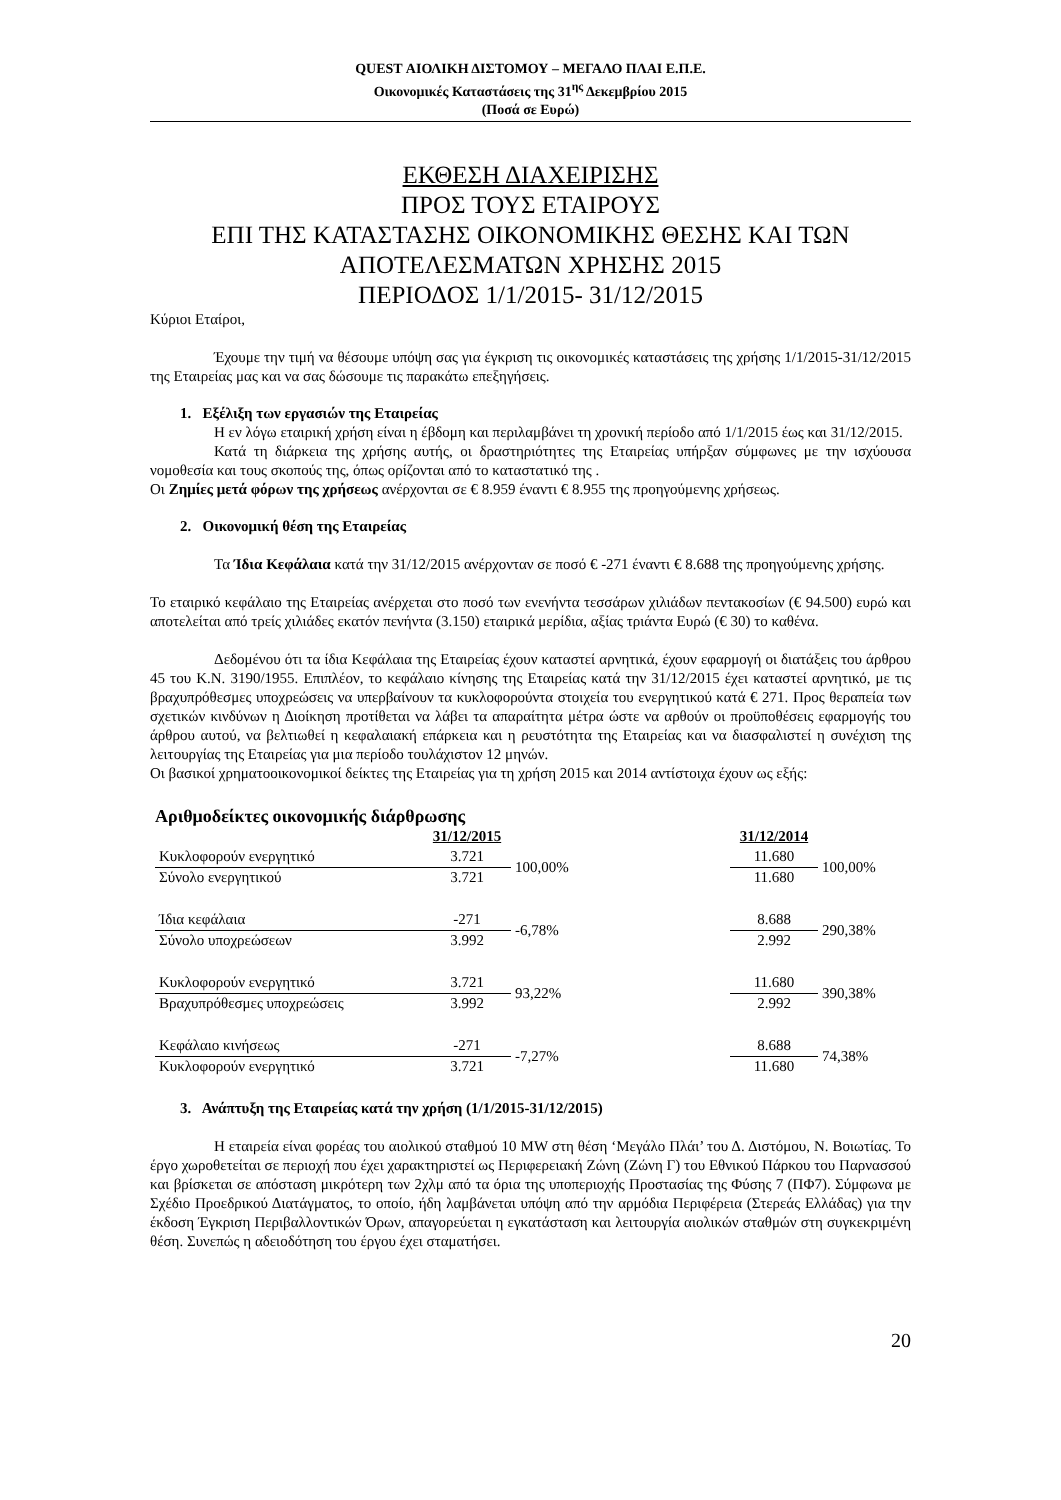QUEST ΑΙΟΛΙΚΗ ΔΙΣΤΟΜΟΥ – ΜΕΓΑΛΟ ΠΛΑΙ Ε.Π.Ε.
Οικονομικές Καταστάσεις της 31<sup>ης</sup> Δεκεμβρίου 2015
(Ποσά σε Ευρώ)
ΕΚΘΕΣΗ ΔΙΑΧΕΙΡΙΣΗΣ
ΠΡΟΣ ΤΟΥΣ ΕΤΑΙΡΟΥΣ
ΕΠΙ ΤΗΣ ΚΑΤΑΣΤΑΣΗΣ ΟΙΚΟΝΟΜΙΚΗΣ ΘΕΣΗΣ ΚΑΙ ΤΩΝ
ΑΠΟΤΕΛΕΣΜΑΤΩΝ ΧΡΗΣΗΣ 2015
ΠΕΡΙΟΔΟΣ 1/1/2015- 31/12/2015
Κύριοι Εταίροι,
Έχουμε την τιμή να θέσουμε υπόψη σας για έγκριση τις οικονομικές καταστάσεις της χρήσης 1/1/2015-31/12/2015 της Εταιρείας μας και να σας δώσουμε τις παρακάτω επεξηγήσεις.
1. Εξέλιξη των εργασιών της Εταιρείας
Η εν λόγω εταιρική χρήση είναι η έβδομη και περιλαμβάνει τη χρονική περίοδο από 1/1/2015 έως και 31/12/2015.
Κατά τη διάρκεια της χρήσης αυτής, οι δραστηριότητες της Εταιρείας υπήρξαν σύμφωνες με την ισχύουσα νομοθεσία και τους σκοπούς της, όπως ορίζονται από το καταστατικό της .
Οι Ζημίες μετά φόρων της χρήσεως ανέρχονται σε € 8.959 έναντι € 8.955 της προηγούμενης χρήσεως.
2. Οικονομική θέση της Εταιρείας
Τα Ίδια Κεφάλαια κατά την 31/12/2015 ανέρχονταν σε ποσό € -271 έναντι € 8.688 της προηγούμενης χρήσης.
Το εταιρικό κεφάλαιο της Εταιρείας ανέρχεται στο ποσό των ενενήντα τεσσάρων χιλιάδων πεντακοσίων (€ 94.500) ευρώ και αποτελείται από τρείς χιλιάδες εκατόν πενήντα (3.150) εταιρικά μερίδια, αξίας τριάντα Ευρώ (€ 30) το καθένα.
Δεδομένου ότι τα ίδια Κεφάλαια της Εταιρείας έχουν καταστεί αρνητικά, έχουν εφαρμογή οι διατάξεις του άρθρου 45 του Κ.Ν. 3190/1955. Επιπλέον, το κεφάλαιο κίνησης της Εταιρείας κατά την 31/12/2015 έχει καταστεί αρνητικό, με τις βραχυπρόθεσμες υποχρεώσεις να υπερβαίνουν τα κυκλοφορούντα στοιχεία του ενεργητικού κατά € 271. Προς θεραπεία των σχετικών κινδύνων η Διοίκηση προτίθεται να λάβει τα απαραίτητα μέτρα ώστε να αρθούν οι προϋποθέσεις εφαρμογής του άρθρου αυτού, να βελτιωθεί η κεφαλαιακή επάρκεια και η ρευστότητα της Εταιρείας και να διασφαλιστεί η συνέχιση της λειτουργίας της Εταιρείας για μια περίοδο τουλάχιστον 12 μηνών.
Οι βασικοί χρηματοοικονομικοί δείκτες της Εταιρείας για τη χρήση 2015 και 2014 αντίστοιχα έχουν ως εξής:
Αριθμοδείκτες οικονομικής διάρθρωσης
| | 31/12/2015 | | | 31/12/2014 | |
| --- | --- | --- | --- | --- | --- |
| Κυκλοφορούν ενεργητικό | 3.721 | 100,00% | | 11.680 | 100,00% |
| Σύνολο ενεργητικού | 3.721 | | | 11.680 | |
| Ίδια κεφάλαια | -271 | -6,78% | | 8.688 | 290,38% |
| Σύνολο υποχρεώσεων | 3.992 | | | 2.992 | |
| Κυκλοφορούν ενεργητικό | 3.721 | 93,22% | | 11.680 | 390,38% |
| Βραχυπρόθεσμες υποχρεώσεις | 3.992 | | | 2.992 | |
| Κεφάλαιο κινήσεως | -271 | -7,27% | | 8.688 | 74,38% |
| Κυκλοφορούν ενεργητικό | 3.721 | | | 11.680 | |
3. Ανάπτυξη της Εταιρείας κατά την χρήση (1/1/2015-31/12/2015)
Η εταιρεία είναι φορέας του αιολικού σταθμού 10 MW στη θέση ‘Μεγάλο Πλάι’ του Δ. Διστόμου, Ν. Βοιωτίας. Το έργο χωροθετείται σε περιοχή που έχει χαρακτηριστεί ως Περιφερειακή Ζώνη (Ζώνη Γ) του Εθνικού Πάρκου του Παρνασσού και βρίσκεται σε απόσταση μικρότερη των 2χλμ από τα όρια της υποπεριοχής Προστασίας της Φύσης 7 (ΠΦ7). Σύμφωνα με Σχέδιο Προεδρικού Διατάγματος, το οποίο, ήδη λαμβάνεται υπόψη από την αρμόδια Περιφέρεια (Στερεάς Ελλάδας) για την έκδοση Έγκριση Περιβαλλοντικών Όρων, απαγορεύεται η εγκατάσταση και λειτουργία αιολικών σταθμών στη συγκεκριμένη θέση. Συνεπώς η αδειοδότηση του έργου έχει σταματήσει.
20